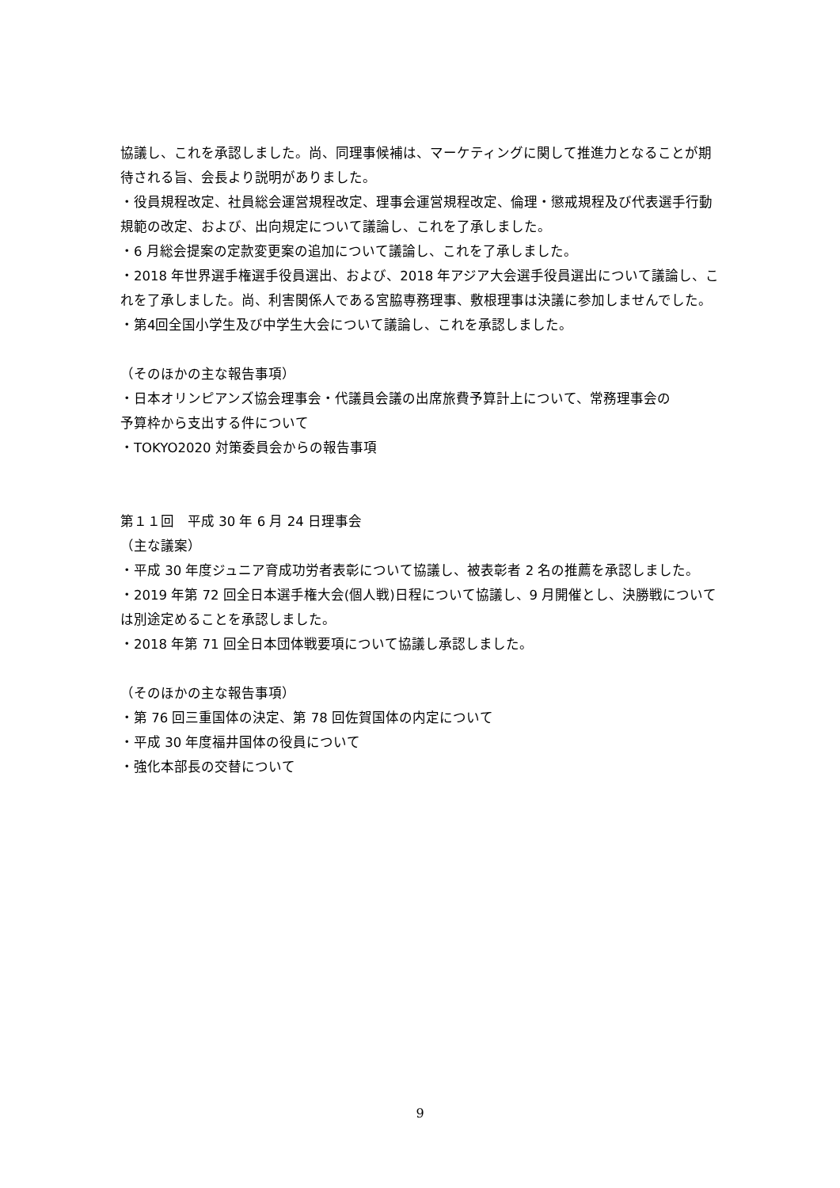協議し、これを承認しました。尚、同理事候補は、マーケティングに関して推進力となることが期待される旨、会長より説明がありました。
・役員規程改定、社員総会運営規程改定、理事会運営規程改定、倫理・懲戒規程及び代表選手行動規範の改定、および、出向規定について議論し、これを了承しました。
・6 月総会提案の定款変更案の追加について議論し、これを了承しました。
・2018 年世界選手権選手役員選出、および、2018 年アジア大会選手役員選出について議論し、これを了承しました。尚、利害関係人である宮脇専務理事、敷根理事は決議に参加しませんでした。
・第4回全国小学生及び中学生大会について議論し、これを承認しました。
（そのほかの主な報告事項）
・日本オリンピアンズ協会理事会・代議員会議の出席旅費予算計上について、常務理事会の
予算枠から支出する件について
・TOKYO2020 対策委員会からの報告事項
第１１回　平成 30 年 6 月 24 日理事会
（主な議案）
・平成 30 年度ジュニア育成功労者表彰について協議し、被表彰者 2 名の推薦を承認しました。
・2019 年第 72 回全日本選手権大会(個人戦)日程について協議し、9 月開催とし、決勝戦については別途定めることを承認しました。
・2018 年第 71 回全日本団体戦要項について協議し承認しました。
（そのほかの主な報告事項）
・第 76 回三重国体の決定、第 78 回佐賀国体の内定について
・平成 30 年度福井国体の役員について
・強化本部長の交替について
9